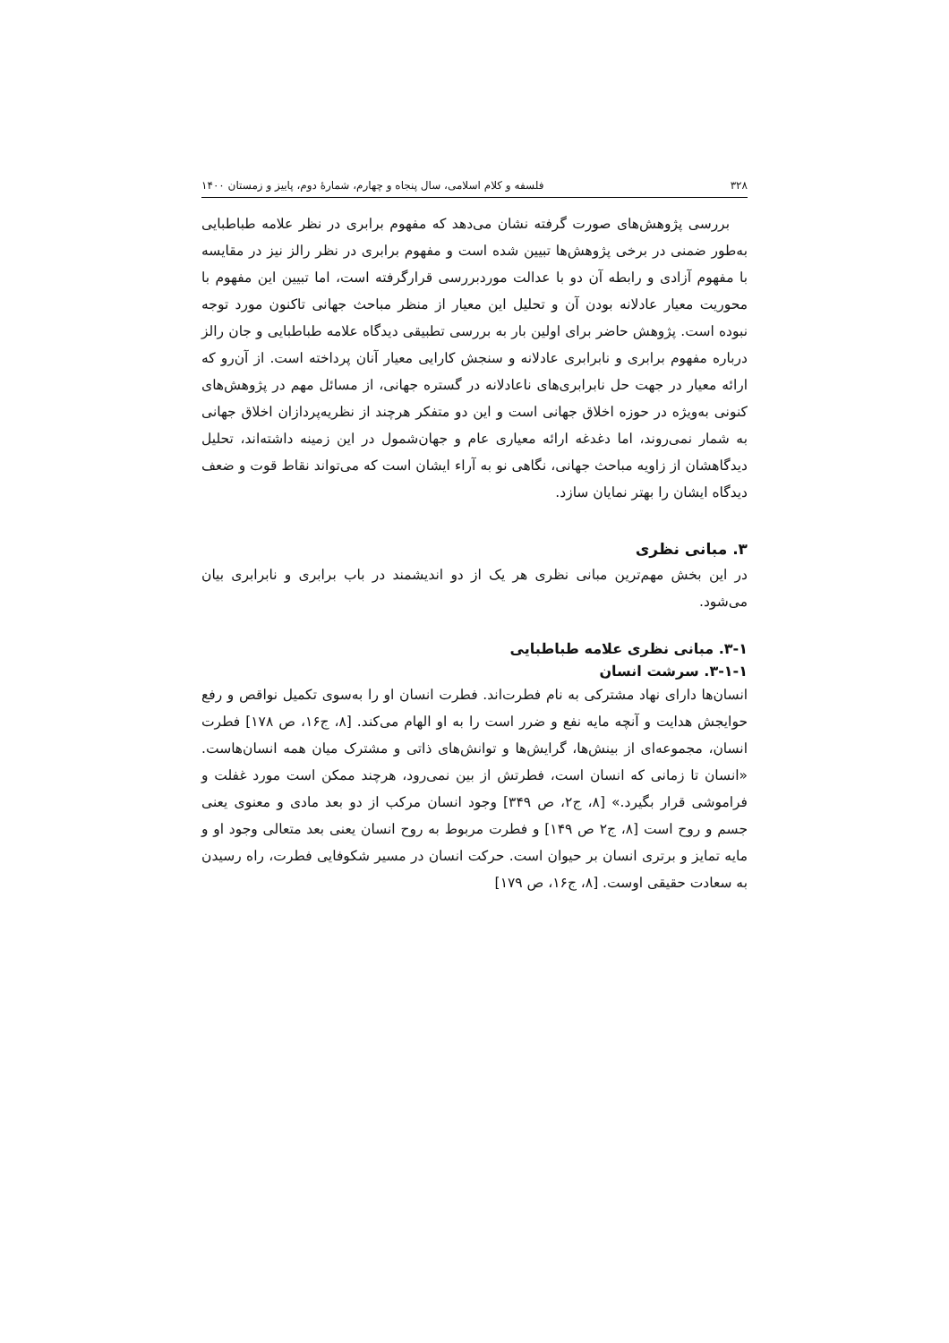۳۲۸ فلسفه و کلام اسلامی، سال پنجاه و چهارم، شمارهٔ دوم، پاییز و زمستان ۱۴۰۰
بررسی پژوهش‌های صورت گرفته نشان می‌دهد که مفهوم برابری در نظر علامه طباطبایی به‌طور ضمنی در برخی پژوهش‌ها تبیین شده است و مفهوم برابری در نظر رالز نیز در مقایسه با مفهوم آزادی و رابطه آن دو با عدالت موردبررسی قرارگرفته است، اما تبیین این مفهوم با محوریت معیار عادلانه بودن آن و تحلیل این معیار از منظر مباحث جهانی تاکنون مورد توجه نبوده است. پژوهش حاضر برای اولین بار به بررسی تطبیقی دیدگاه علامه طباطبایی و جان رالز درباره مفهوم برابری و نابرابری عادلانه و سنجش کارایی معیار آنان پرداخته است. از آن‌رو که ارائه معیار در جهت حل نابرابری‌های ناعادلانه در گستره جهانی، از مسائل مهم در پژوهش‌های کنونی به‌ویژه در حوزه اخلاق جهانی است و این دو متفکر هرچند از نظریه‌پردازان اخلاق جهانی به شمار نمی‌روند، اما دغدغه ارائه معیاری عام و جهان‌شمول در این زمینه داشته‌اند، تحلیل دیدگاهشان از زاویه مباحث جهانی، نگاهی نو به آراء ایشان است که می‌تواند نقاط قوت و ضعف دیدگاه ایشان را بهتر نمایان سازد.
۳. مبانی نظری
در این بخش مهم‌ترین مبانی نظری هر یک از دو اندیشمند در باب برابری و نابرابری بیان می‌شود.
۳-۱. مبانی نظری علامه طباطبایی
۳-۱-۱. سرشت انسان
انسان‌ها دارای نهاد مشترکی به نام فطرت‌اند. فطرت انسان او را به‌سوی تکمیل نواقص و رفع حوایجش هدایت و آنچه مایه نفع و ضرر است را به او الهام می‌کند. [۸، ج۱۶، ص ۱۷۸] فطرت انسان، مجموعه‌ای از بینش‌ها، گرایش‌ها و توانش‌های ذاتی و مشترک میان همه انسان‌هاست. «انسان تا زمانی که انسان است، فطرتش از بین نمی‌رود، هرچند ممکن است مورد غفلت و فراموشی قرار بگیرد.» [۸، ج۲، ص ۳۴۹] وجود انسان مرکب از دو بعد مادی و معنوی یعنی جسم و روح است [۸، ج۲ ص ۱۴۹] و فطرت مربوط به روح انسان یعنی بعد متعالی وجود او و مایه تمایز و برتری انسان بر حیوان است. حرکت انسان در مسیر شکوفایی فطرت، راه رسیدن به سعادت حقیقی اوست. [۸، ج۱۶، ص ۱۷۹]